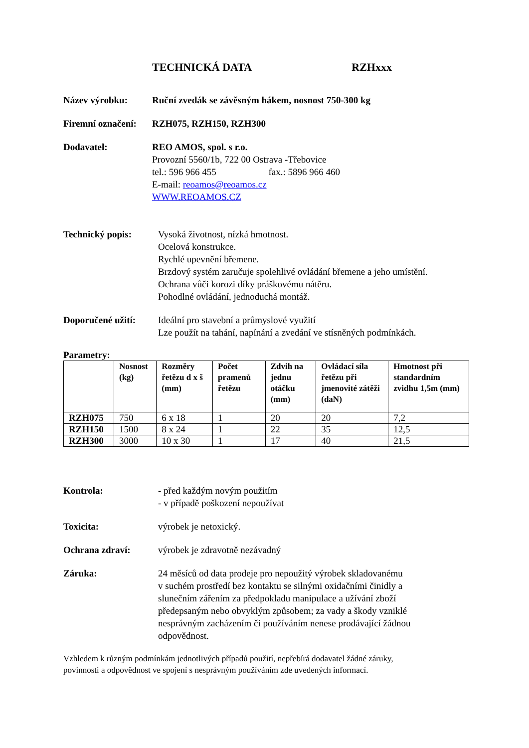TECHNICKÁ DATA RZHxxx
Název výrobku: Ruční zvedák se závěsným hákem, nosnost 750-300 kg
Firemní označení:
RZH075, RZH150, RZH300
Dodavatel: REO AMOS, spol. s r.o.
Provozní 5560/1b, 722 00 Ostrava -Třebovice
tel.: 596 966 455 fax.: 5896 966 460
E-mail: reoamos@reoamos.cz
WWW.REOAMOS.CZ
Technický popis: Vysoká životnost, nízká hmotnost.
Ocelová konstrukce.
Rychlé upevnění břemene.
Brzdový systém zaručuje spolehlivé ovládání břemene a jeho umístění.
Ochrana vůči korozi díky práškovému nátěru.
Pohodlné ovládání, jednoduchá montáž.
Doporučené užití:
Ideální pro stavební a průmyslové využití
Lze použít na tahání, napínání a zvedání ve stísněných podmínkách.
Parametry:
| | Nosnost (kg) | Rozměry řetězu d x š (mm) | Počet pramenů řetězu | Zdvih na jednu otáčku (mm) | Ovládací síla řetězu při jmenovité zátěži (daN) | Hmotnost při standardním zvidhu 1,5m (mm) |
| --- | --- | --- | --- | --- | --- | --- |
| RZH075 | 750 | 6 x 18 | 1 | 20 | 20 | 7,2 |
| RZH150 | 1500 | 8 x 24 | 1 | 22 | 35 | 12,5 |
| RZH300 | 3000 | 10 x 30 | 1 | 17 | 40 | 21,5 |
Kontrola: - před každým novým použitím
- v případě poškození nepoužívat
Toxicita: výrobek je netoxický.
Ochrana zdraví: výrobek je zdravotně nezávadný
Záruka: 24 měsíců od data prodeje pro nepoužitý výrobek skladovanému
v suchém prostředí bez kontaktu se silnými oxidačními činidly a
slunečním zářením za předpokladu manipulace a užívání zboží
předepsaným nebo obvyklým způsobem; za vady a škody vzniklé
nesprávným zacházením či používáním nenese prodávající žádnou
odpovědnost.
Vzhledem k různým podmínkám jednotlivých případů použití, nepřebírá dodavatel žádné záruky,
povinnosti a odpovědnost ve spojení s nesprávným používáním zde uvedených informací.